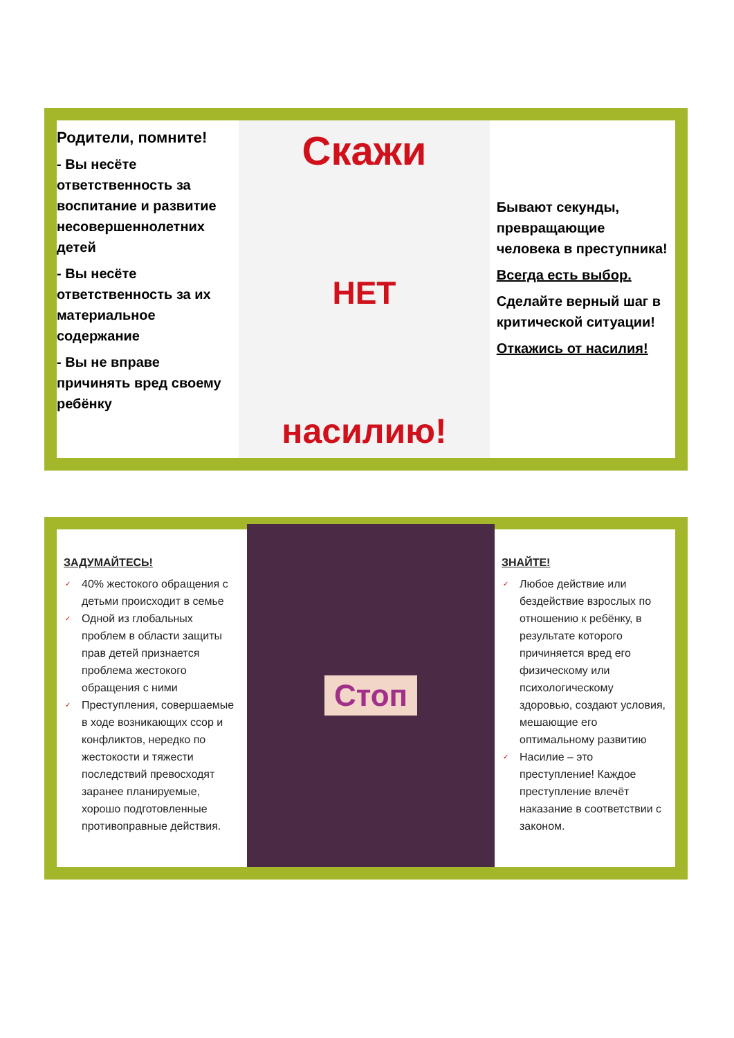Родители, помните!
- Вы несёте ответственность за воспитание и развитие несовершеннолетних детей
- Вы несёте ответственность за их материальное содержание
- Вы не вправе причинять вред своему ребёнку
Скажи
НЕТ
насилию!
Бывают секунды, превращающие человека в преступника!
Всегда есть выбор.
Сделайте верный шаг в критической ситуации!
Откажись от насилия!
ЗАДУМАЙТЕСЬ!
✓ 40% жестокого обращения с детьми происходит в семье
✓ Одной из глобальных проблем в области защиты прав детей признается проблема жестокого обращения с ними
✓ Преступления, совершаемые в ходе возникающих ссор и конфликтов, нередко по жестокости и тяжести последствий превосходят заранее планируемые, хорошо подготовленные противоправные действия.
Стоп
ЗНАЙТЕ!
✓ Любое действие или бездействие взрослых по отношению к ребёнку, в результате которого причиняется вред его физическому или психологическому здоровью, создают условия, мешающие его оптимальному развитию
✓ Насилие – это преступление! Каждое преступление влечёт наказание в соответствии с законом.